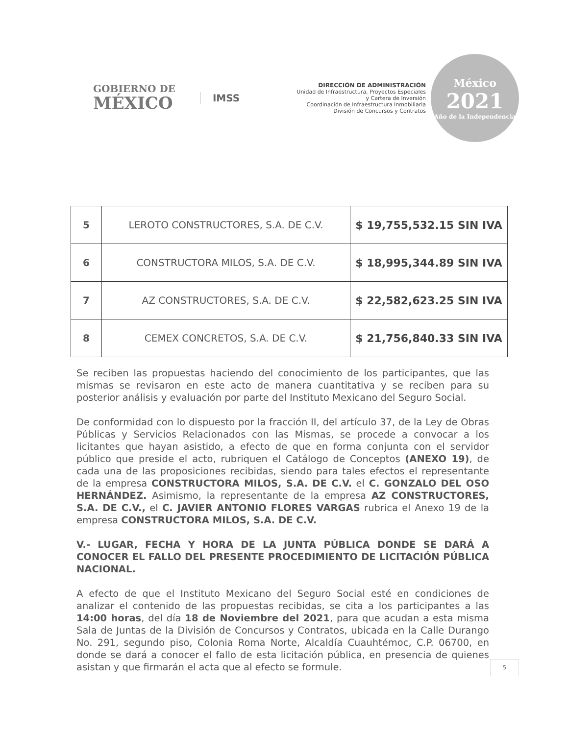GOBIERNO DE
MÉXICO
IMSS
DIRECCIÓN DE ADMINISTRACIÓN
Unidad de Infraestructura, Proyectos Especiales
y Cartera de Inversión
Coordinación de Infraestructura Inmobiliaria
División de Concursos y Contratos
México
2021
Año de la Independencia
| 5 | LEROTO CONSTRUCTORES, S.A. DE C.V. | $ 19,755,532.15 SIN IVA |
| 6 | CONSTRUCTORA MILOS, S.A. DE C.V. | $ 18,995,344.89 SIN IVA |
| 7 | AZ CONSTRUCTORES, S.A. DE C.V. | $ 22,582,623.25 SIN IVA |
| 8 | CEMEX CONCRETOS, S.A. DE C.V. | $ 21,756,840.33 SIN IVA |
Se reciben las propuestas haciendo del conocimiento de los participantes, que las mismas se revisaron en este acto de manera cuantitativa y se reciben para su posterior análisis y evaluación por parte del Instituto Mexicano del Seguro Social.
De conformidad con lo dispuesto por la fracción II, del artículo 37, de la Ley de Obras Públicas y Servicios Relacionados con las Mismas, se procede a convocar a los licitantes que hayan asistido, a efecto de que en forma conjunta con el servidor público que preside el acto, rubriquen el Catálogo de Conceptos (ANEXO 19), de cada una de las proposiciones recibidas, siendo para tales efectos el representante de la empresa CONSTRUCTORA MILOS, S.A. DE C.V. el C. GONZALO DEL OSO HERNÁNDEZ. Asimismo, la representante de la empresa AZ CONSTRUCTORES, S.A. DE C.V., el C. JAVIER ANTONIO FLORES VARGAS rubrica el Anexo 19 de la empresa CONSTRUCTORA MILOS, S.A. DE C.V.
V.- LUGAR, FECHA Y HORA DE LA JUNTA PÚBLICA DONDE SE DARÁ A CONOCER EL FALLO DEL PRESENTE PROCEDIMIENTO DE LICITACIÓN PÚBLICA NACIONAL.
A efecto de que el Instituto Mexicano del Seguro Social esté en condiciones de analizar el contenido de las propuestas recibidas, se cita a los participantes a las 14:00 horas, del día 18 de Noviembre del 2021, para que acudan a esta misma Sala de Juntas de la División de Concursos y Contratos, ubicada en la Calle Durango No. 291, segundo piso, Colonia Roma Norte, Alcaldía Cuauhtémoc, C.P. 06700, en donde se dará a conocer el fallo de esta licitación pública, en presencia de quienes asistan y que firmarán el acta que al efecto se formule.
5